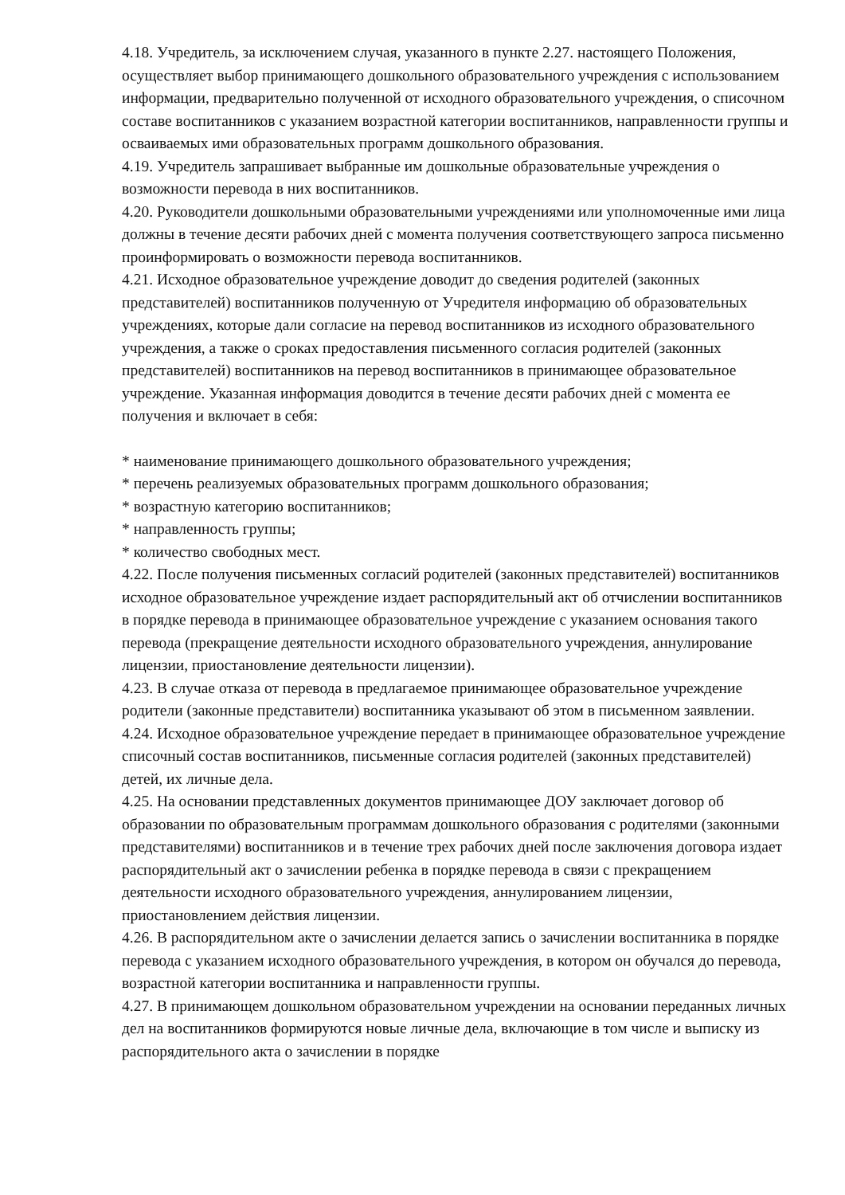4.18. Учредитель, за исключением случая, указанного в пункте 2.27. настоящего Положения, осуществляет выбор принимающего дошкольного образовательного учреждения с использованием информации, предварительно полученной от исходного образовательного учреждения, о списочном составе воспитанников с указанием возрастной категории воспитанников, направленности группы и осваиваемых ими образовательных программ дошкольного образования.
4.19. Учредитель запрашивает выбранные им дошкольные образовательные учреждения о возможности перевода в них воспитанников.
4.20. Руководители дошкольными образовательными учреждениями или уполномоченные ими лица должны в течение десяти рабочих дней с момента получения соответствующего запроса письменно проинформировать о возможности перевода воспитанников.
4.21. Исходное образовательное учреждение доводит до сведения родителей (законных представителей) воспитанников полученную от Учредителя информацию об образовательных учреждениях, которые дали согласие на перевод воспитанников из исходного образовательного учреждения, а также о сроках предоставления письменного согласия родителей (законных представителей) воспитанников на перевод воспитанников в принимающее образовательное учреждение. Указанная информация доводится в течение десяти рабочих дней с момента ее получения и включает в себя:
* наименование принимающего дошкольного образовательного учреждения;
* перечень реализуемых образовательных программ дошкольного образования;
* возрастную категорию воспитанников;
* направленность группы;
* количество свободных мест.
4.22. После получения письменных согласий родителей (законных представителей) воспитанников исходное образовательное учреждение издает распорядительный акт об отчислении воспитанников в порядке перевода в принимающее образовательное учреждение с указанием основания такого перевода (прекращение деятельности исходного образовательного учреждения, аннулирование лицензии, приостановление деятельности лицензии).
4.23. В случае отказа от перевода в предлагаемое принимающее образовательное учреждение родители (законные представители) воспитанника указывают об этом в письменном заявлении.
4.24. Исходное образовательное учреждение передает в принимающее образовательное учреждение списочный состав воспитанников, письменные согласия родителей (законных представителей) детей, их личные дела.
4.25. На основании представленных документов принимающее ДОУ заключает договор об образовании по образовательным программам дошкольного образования с родителями (законными представителями) воспитанников и в течение трех рабочих дней после заключения договора издает распорядительный акт о зачислении ребенка в порядке перевода в связи с прекращением деятельности исходного образовательного учреждения, аннулированием лицензии, приостановлением действия лицензии.
4.26. В распорядительном акте о зачислении делается запись о зачислении воспитанника в порядке перевода с указанием исходного образовательного учреждения, в котором он обучался до перевода, возрастной категории воспитанника и направленности группы.
4.27. В принимающем дошкольном образовательном учреждении на основании переданных личных дел на воспитанников формируются новые личные дела, включающие в том числе и выписку из распорядительного акта о зачислении в порядке